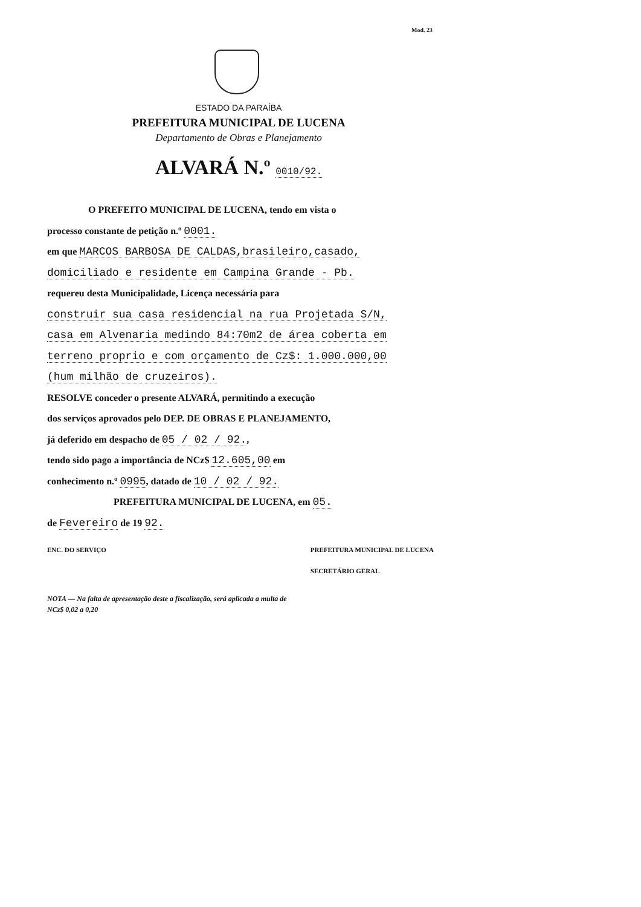Mod. 23
ESTADO DA PARAÍBA
PREFEITURA MUNICIPAL DE LUCENA
Departamento de Obras e Planejamento
ALVARÁ N.º 0010/92.
O PREFEITO MUNICIPAL DE LUCENA, tendo em vista o
processo constante de petição n.º 0001.
em que MARCOS BARBOSA DE CALDAS,brasileiro,casado,
domiciliado e residente em Campina Grande - Pb.
requereu desta Municipalidade, Licença necessária para
construir sua casa residencial na rua Projetada S/N,
casa em Alvenaria medindo 84:70m2 de área coberta em
terreno proprio e com orçamento de Cz$: 1.000.000,00
(hum milhão de cruzeiros).
RESOLVE conceder o presente ALVARÁ, permitindo a execução
dos serviços aprovados pelo DEP. DE OBRAS E PLANEJAMENTO,
já deferido em despacho de 05 / 02 / 92.,
tendo sido pago a importância de NCz$ 12.605,00 em
conhecimento n.º 0995, datado de 10 / 02 / 92.
PREFEITURA MUNICIPAL DE LUCENA, em 05.
de Fevereiro de 19 92.
ENC. DO SERVIÇO PREFEITURA MUNICIPAL DE LUCENA
SECRETÁRIO GERAL
NOTA — Na falta de apresentação deste a fiscalização, será aplicada a multa de
NCz$ 0,02 a 0,20